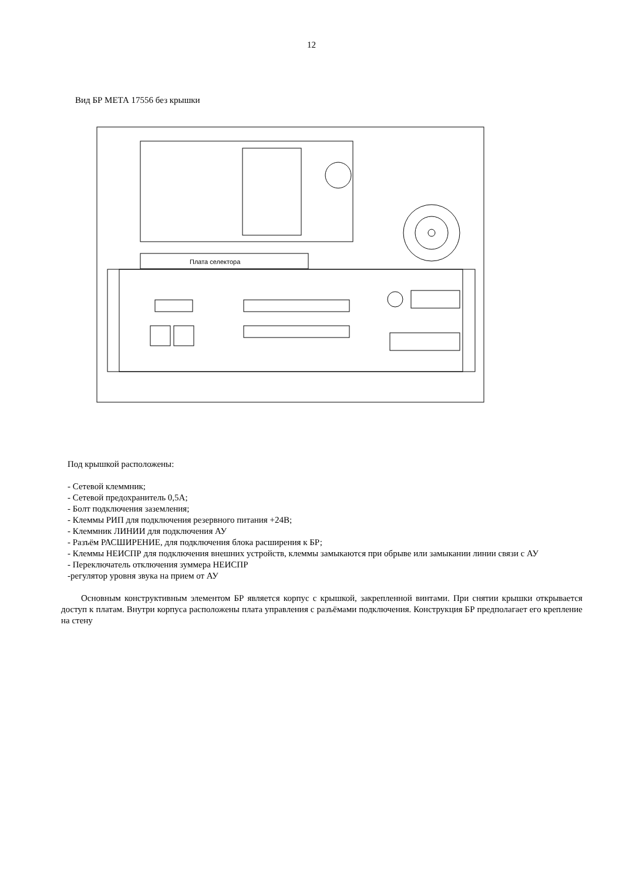12
Вид БР МЕТА 17556 без крышки
Плата селектора
Под крышкой расположены:
- Сетевой клеммник;
- Сетевой предохранитель 0,5А;
- Болт подключения заземления;
- Клеммы РИП для подключения резервного питания +24В;
- Клеммник ЛИНИИ для подключения АУ
- Разъём РАСШИРЕНИЕ, для подключения блока расширения к БР;
- Клеммы НЕИСПР для подключения внешних устройств, клеммы замыкаются при обрыве или замыкании линии связи с АУ
- Переключатель отключения зуммера НЕИСПР
-регулятор уровня звука на прием от АУ
Основным конструктивным элементом БР является корпус с крышкой, закрепленной винтами. При снятии крышки открывается доступ к платам. Внутри корпуса расположены плата управления с разъёмами подключения. Конструкция БР предполагает его крепление на стену